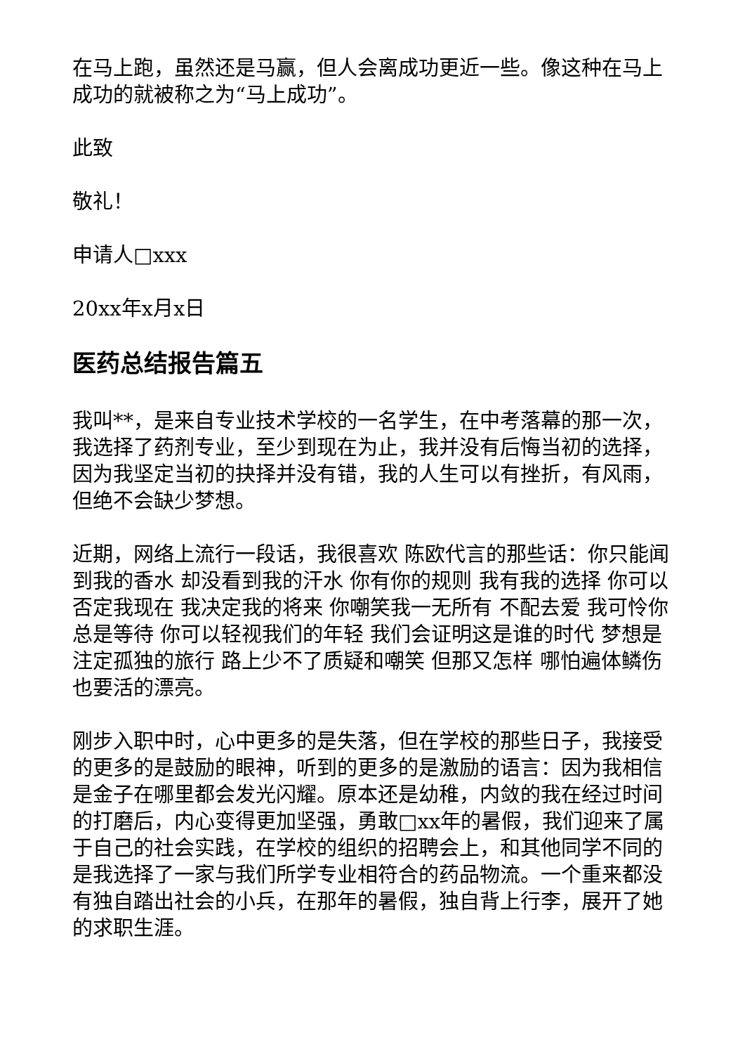在马上跑，虽然还是马赢，但人会离成功更近一些。像这种在马上成功的就被称之为“马上成功”。
此致
敬礼！
申请人□xxx
20xx年x月x日
医药总结报告篇五
我叫**，是来自专业技术学校的一名学生，在中考落幕的那一次，我选择了药剂专业，至少到现在为止，我并没有后悔当初的选择，因为我坚定当初的抉择并没有错，我的人生可以有挫折，有风雨，但绝不会缺少梦想。
近期，网络上流行一段话，我很喜欢 陈欧代言的那些话：你只能闻到我的香水 却没看到我的汗水 你有你的规则 我有我的选择 你可以否定我现在 我决定我的将来 你嘲笑我一无所有 不配去爱 我可怜你总是等待 你可以轻视我们的年轻 我们会证明这是谁的时代 梦想是注定孤独的旅行 路上少不了质疑和嘲笑 但那又怎样 哪怕遍体鳞伤 也要活的漂亮。
刚步入职中时，心中更多的是失落，但在学校的那些日子，我接受的更多的是鼓励的眼神，听到的更多的是激励的语言：因为我相信是金子在哪里都会发光闪耀。原本还是幼稚，内敛的我在经过时间的打磨后，内心变得更加坚强，勇敢□xx年的暑假，我们迎来了属于自己的社会实践，在学校的组织的招聘会上，和其他同学不同的是我选择了一家与我们所学专业相符合的药品物流。一个重来都没有独自踏出社会的小兵，在那年的暑假，独自背上行李，展开了她的求职生涯。